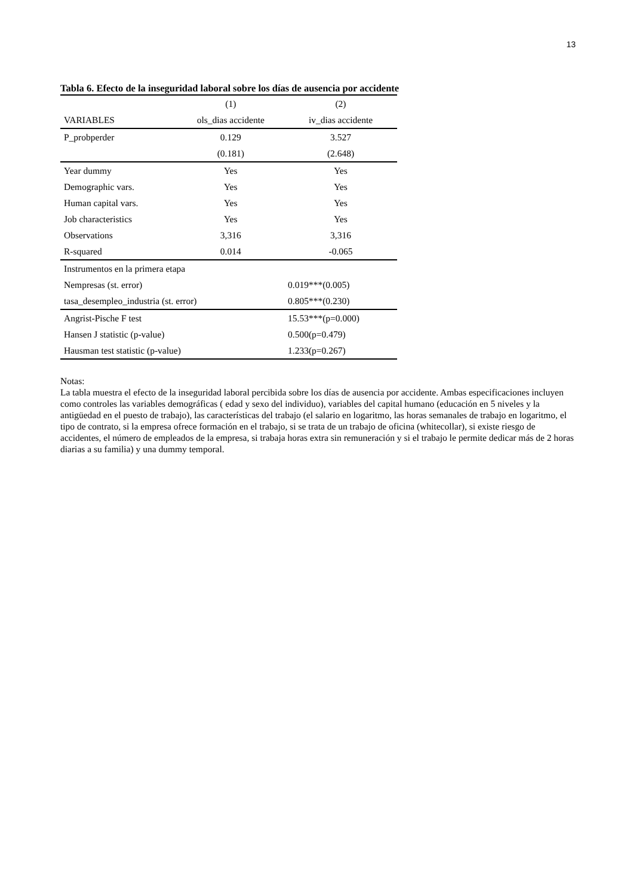13
Tabla 6. Efecto de la inseguridad laboral sobre los días de ausencia por accidente
| | (1) | (2) |
| --- | --- | --- |
| VARIABLES | ols_dias accidente | iv_dias accidente |
| P_probperder | 0.129 | 3.527 |
| | (0.181) | (2.648) |
| Year dummy | Yes | Yes |
| Demographic vars. | Yes | Yes |
| Human capital vars. | Yes | Yes |
| Job characteristics | Yes | Yes |
| Observations | 3,316 | 3,316 |
| R-squared | 0.014 | -0.065 |
| Instrumentos en la primera etapa | | |
| Nempresas (st. error) | | 0.019***(0.005) |
| tasa_desempleo_industria (st. error) | | 0.805***(0.230) |
| Angrist-Pische F test | | 15.53***(p=0.000) |
| Hansen J statistic (p-value) | | 0.500(p=0.479) |
| Hausman test statistic (p-value) | | 1.233(p=0.267) |
Notas:
La tabla muestra el efecto de la inseguridad laboral percibida sobre los días de ausencia por accidente. Ambas especificaciones incluyen como controles las variables demográficas ( edad y sexo del individuo), variables del capital humano (educación en 5 niveles y la antigüedad en el puesto de trabajo), las características del trabajo (el salario en logaritmo, las horas semanales de trabajo en logaritmo, el tipo de contrato, si la empresa ofrece formación en el trabajo, si se trata de un trabajo de oficina (whitecollar), si existe riesgo de accidentes, el número de empleados de la empresa, si trabaja horas extra sin remuneración y si el trabajo le permite dedicar más de 2 horas diarias a su familia) y una dummy temporal.